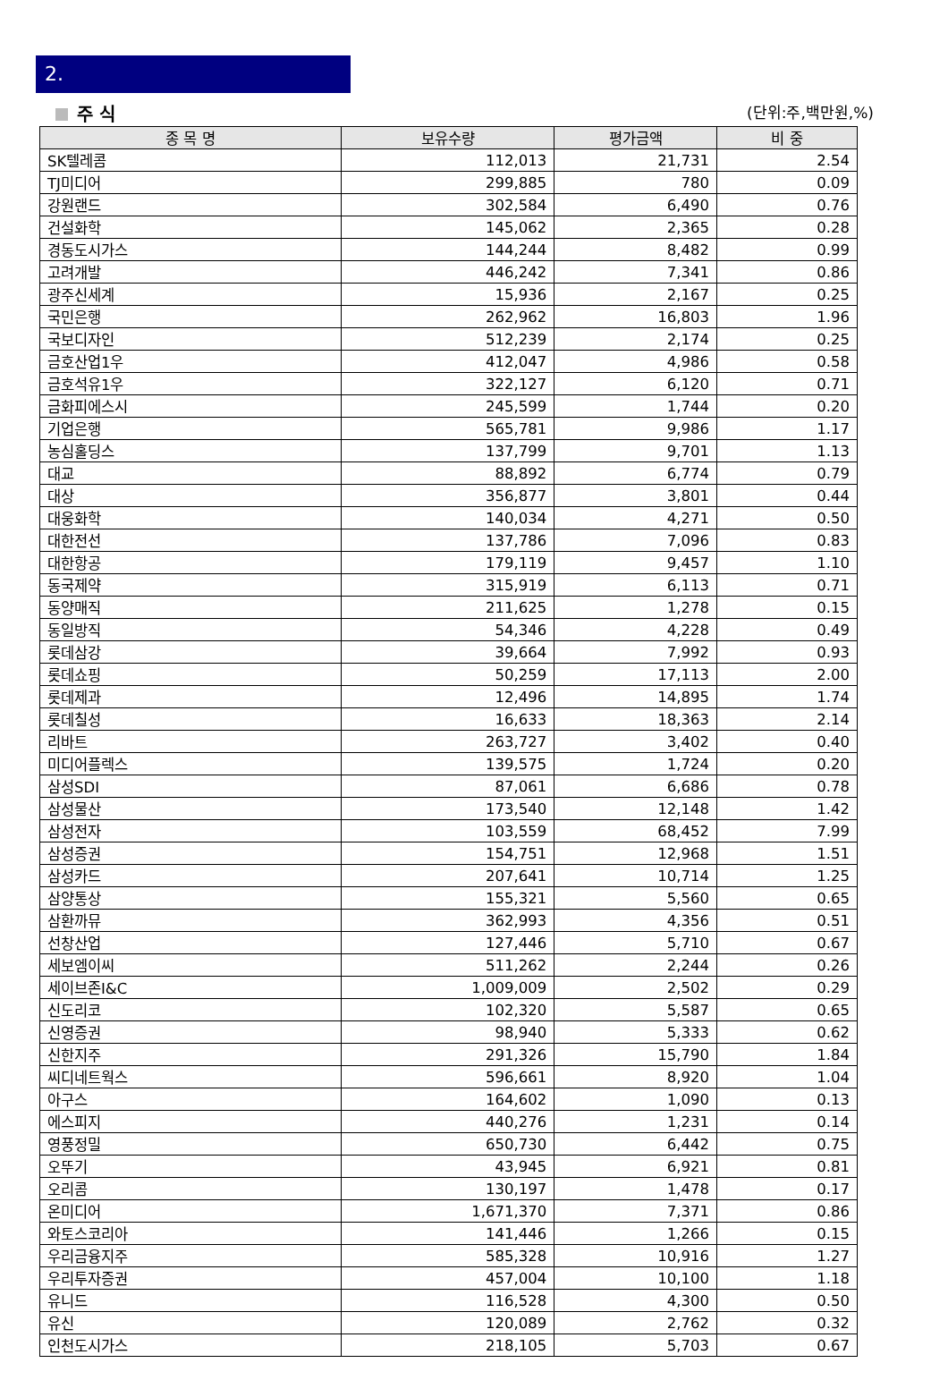2.
주 식 (단위:주,백만원,%)
| 종 목 명 | 보유수량 | 평가금액 | 비 중 |
| --- | --- | --- | --- |
| SK텔레콤 | 112,013 | 21,731 | 2.54 |
| TJ미디어 | 299,885 | 780 | 0.09 |
| 강원랜드 | 302,584 | 6,490 | 0.76 |
| 건설화학 | 145,062 | 2,365 | 0.28 |
| 경동도시가스 | 144,244 | 8,482 | 0.99 |
| 고려개발 | 446,242 | 7,341 | 0.86 |
| 광주신세계 | 15,936 | 2,167 | 0.25 |
| 국민은행 | 262,962 | 16,803 | 1.96 |
| 국보디자인 | 512,239 | 2,174 | 0.25 |
| 금호산업1우 | 412,047 | 4,986 | 0.58 |
| 금호석유1우 | 322,127 | 6,120 | 0.71 |
| 금화피에스시 | 245,599 | 1,744 | 0.20 |
| 기업은행 | 565,781 | 9,986 | 1.17 |
| 농심홀딩스 | 137,799 | 9,701 | 1.13 |
| 대교 | 88,892 | 6,774 | 0.79 |
| 대상 | 356,877 | 3,801 | 0.44 |
| 대웅화학 | 140,034 | 4,271 | 0.50 |
| 대한전선 | 137,786 | 7,096 | 0.83 |
| 대한항공 | 179,119 | 9,457 | 1.10 |
| 동국제약 | 315,919 | 6,113 | 0.71 |
| 동양매직 | 211,625 | 1,278 | 0.15 |
| 동일방직 | 54,346 | 4,228 | 0.49 |
| 롯데삼강 | 39,664 | 7,992 | 0.93 |
| 롯데쇼핑 | 50,259 | 17,113 | 2.00 |
| 롯데제과 | 12,496 | 14,895 | 1.74 |
| 롯데칠성 | 16,633 | 18,363 | 2.14 |
| 리바트 | 263,727 | 3,402 | 0.40 |
| 미디어플렉스 | 139,575 | 1,724 | 0.20 |
| 삼성SDI | 87,061 | 6,686 | 0.78 |
| 삼성물산 | 173,540 | 12,148 | 1.42 |
| 삼성전자 | 103,559 | 68,452 | 7.99 |
| 삼성증권 | 154,751 | 12,968 | 1.51 |
| 삼성카드 | 207,641 | 10,714 | 1.25 |
| 삼양통상 | 155,321 | 5,560 | 0.65 |
| 삼환까뮤 | 362,993 | 4,356 | 0.51 |
| 선창산업 | 127,446 | 5,710 | 0.67 |
| 세보엠이씨 | 511,262 | 2,244 | 0.26 |
| 세이브존I&C | 1,009,009 | 2,502 | 0.29 |
| 신도리코 | 102,320 | 5,587 | 0.65 |
| 신영증권 | 98,940 | 5,333 | 0.62 |
| 신한지주 | 291,326 | 15,790 | 1.84 |
| 씨디네트웍스 | 596,661 | 8,920 | 1.04 |
| 아구스 | 164,602 | 1,090 | 0.13 |
| 에스피지 | 440,276 | 1,231 | 0.14 |
| 영풍정밀 | 650,730 | 6,442 | 0.75 |
| 오뚜기 | 43,945 | 6,921 | 0.81 |
| 오리콤 | 130,197 | 1,478 | 0.17 |
| 온미디어 | 1,671,370 | 7,371 | 0.86 |
| 와토스코리아 | 141,446 | 1,266 | 0.15 |
| 우리금융지주 | 585,328 | 10,916 | 1.27 |
| 우리투자증권 | 457,004 | 10,100 | 1.18 |
| 유니드 | 116,528 | 4,300 | 0.50 |
| 유신 | 120,089 | 2,762 | 0.32 |
| 인천도시가스 | 218,105 | 5,703 | 0.67 |